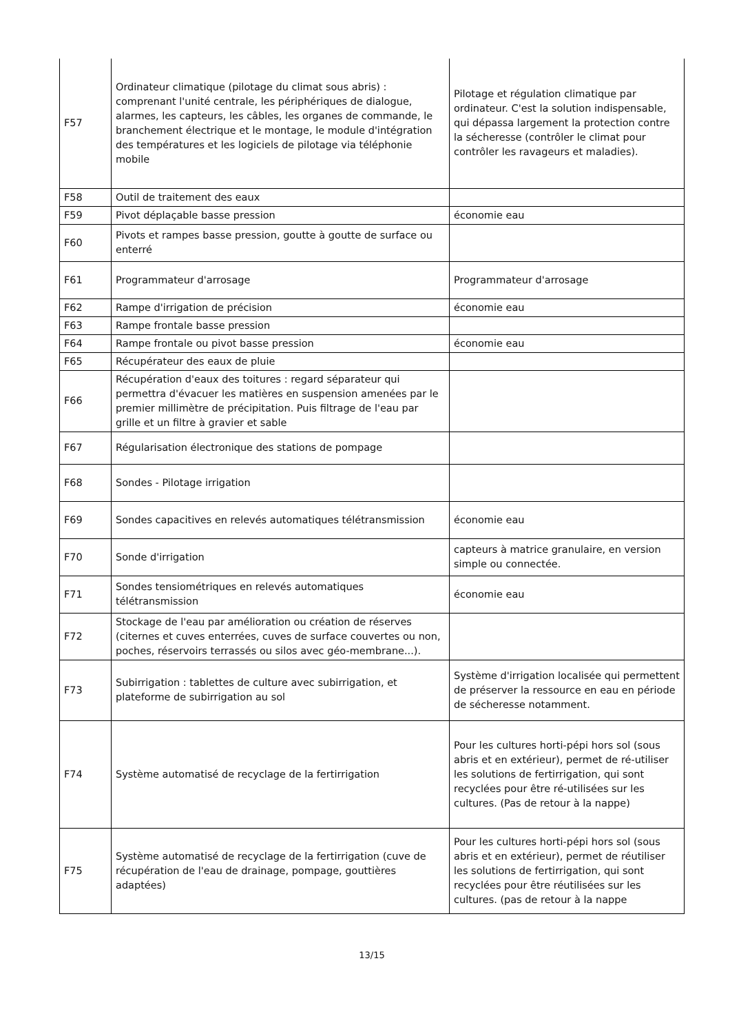| F57 | Ordinateur climatique (pilotage du climat sous abris) : comprenant l'unité centrale, les périphériques de dialogue, alarmes, les capteurs, les câbles, les organes de commande, le branchement électrique et le montage, le module d'intégration des températures et les logiciels de pilotage via téléphonie mobile | Pilotage et régulation climatique par ordinateur. C'est la solution indispensable, qui dépassa largement la protection contre la sécheresse (contrôler le climat pour contrôler les ravageurs et maladies). |
| F58 | Outil de traitement des eaux | |
| F59 | Pivot déplaçable basse pression | économie eau |
| F60 | Pivots et rampes basse pression, goutte à goutte de surface ou enterré | |
| F61 | Programmateur d'arrosage | Programmateur d'arrosage |
| F62 | Rampe d'irrigation de précision | économie eau |
| F63 | Rampe frontale basse pression | |
| F64 | Rampe frontale ou pivot basse pression | économie eau |
| F65 | Récupérateur des eaux de pluie | |
| F66 | Récupération d'eaux des toitures : regard séparateur qui permettra d'évacuer les matières en suspension amenées par le premier millimètre de précipitation. Puis filtrage de l'eau par grille et un filtre à gravier et sable | |
| F67 | Régularisation électronique des stations de pompage | |
| F68 | Sondes - Pilotage irrigation | |
| F69 | Sondes capacitives en relevés automatiques télétransmission | économie eau |
| F70 | Sonde d'irrigation | capteurs à matrice granulaire, en version simple ou connectée. |
| F71 | Sondes tensiométriques en relevés automatiques télétransmission | économie eau |
| F72 | Stockage de l'eau par amélioration ou création de réserves (citernes et cuves enterrées, cuves de surface couvertes ou non, poches, réservoirs terrassés ou silos avec géo-membrane...). | |
| F73 | Subirrigation : tablettes de culture avec subirrigation, et plateforme de subirrigation au sol | Système d'irrigation localisée qui permettent de préserver la ressource en eau en période de sécheresse notamment. |
| F74 | Système automatisé de recyclage de la fertirrigation | Pour les cultures horti-pépi hors sol (sous abris et en extérieur), permet de ré-utiliser les solutions de fertirrigation, qui sont recyclées pour être ré-utilisées sur les cultures. (Pas de retour à la nappe) |
| F75 | Système automatisé de recyclage de la fertirrigation (cuve de récupération de l'eau de drainage, pompage, gouttières adaptées) | Pour les cultures horti-pépi hors sol (sous abris et en extérieur), permet de réutiliser les solutions de fertirrigation, qui sont recyclées pour être réutilisées sur les cultures. (pas de retour à la nappe |
13/15